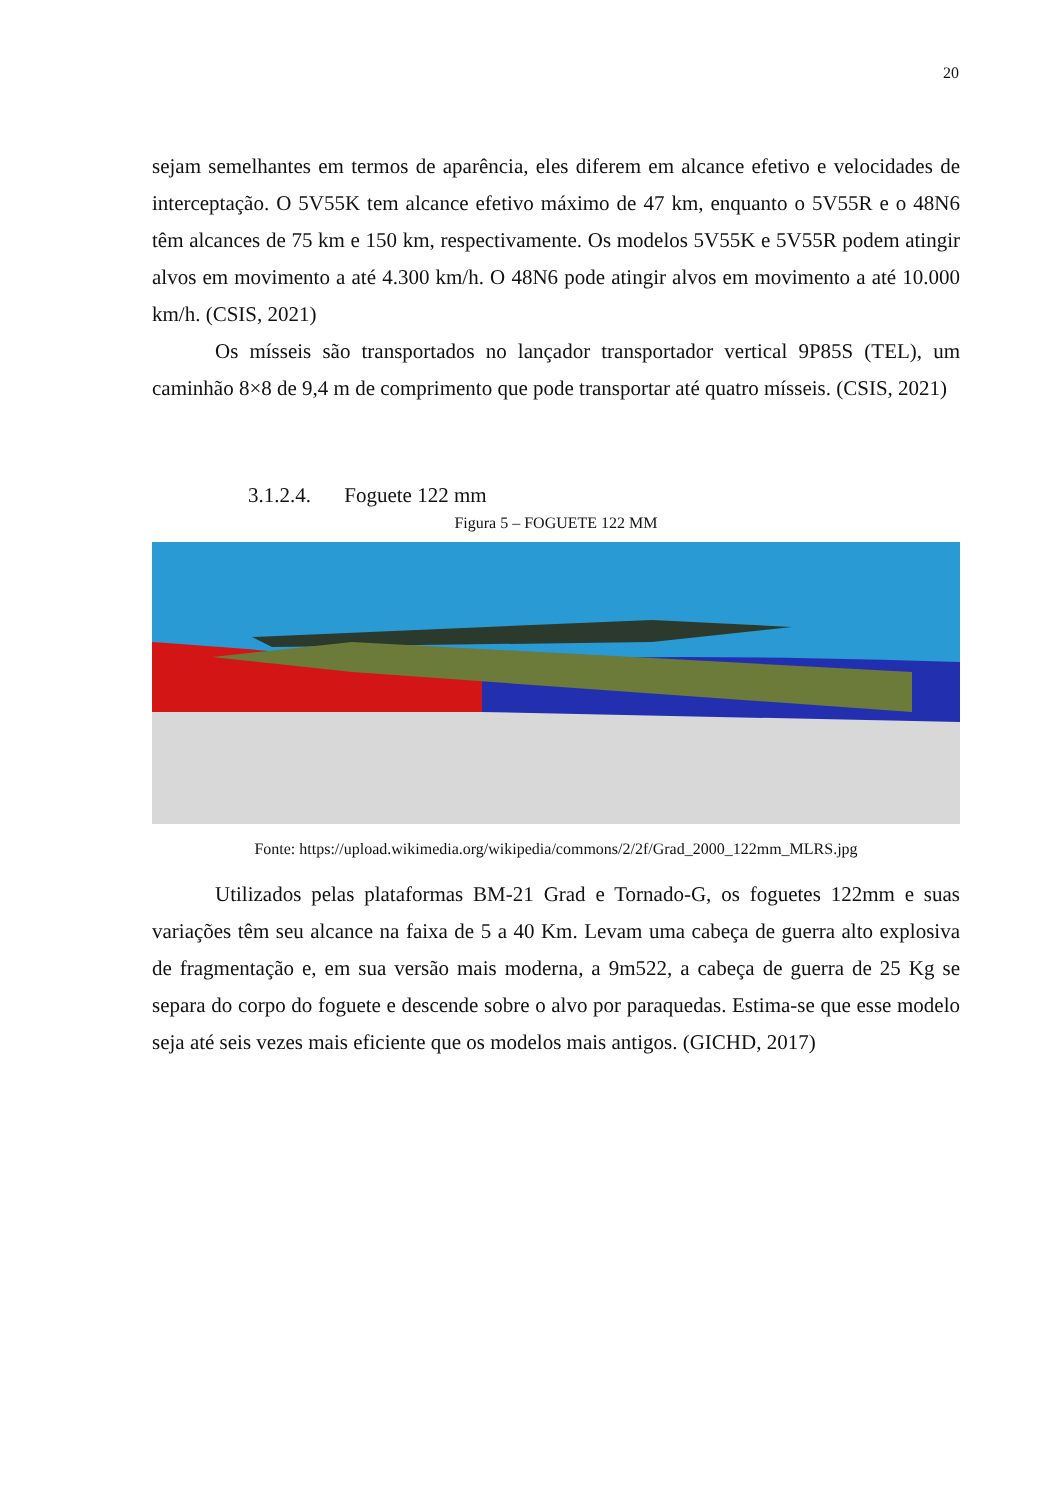20
sejam semelhantes em termos de aparência, eles diferem em alcance efetivo e velocidades de interceptação. O 5V55K tem alcance efetivo máximo de 47 km, enquanto o 5V55R e o 48N6 têm alcances de 75 km e 150 km, respectivamente. Os modelos 5V55K e 5V55R podem atingir alvos em movimento a até 4.300 km/h. O 48N6 pode atingir alvos em movimento a até 10.000 km/h. (CSIS, 2021)
Os mísseis são transportados no lançador transportador vertical 9P85S (TEL), um caminhão 8×8 de 9,4 m de comprimento que pode transportar até quatro mísseis. (CSIS, 2021)
3.1.2.4. Foguete 122 mm
Figura 5 – FOGUETE 122 MM
Fonte: https://upload.wikimedia.org/wikipedia/commons/2/2f/Grad_2000_122mm_MLRS.jpg
Utilizados pelas plataformas BM-21 Grad e Tornado-G, os foguetes 122mm e suas variações têm seu alcance na faixa de 5 a 40 Km. Levam uma cabeça de guerra alto explosiva de fragmentação e, em sua versão mais moderna, a 9m522, a cabeça de guerra de 25 Kg se separa do corpo do foguete e descende sobre o alvo por paraquedas. Estima-se que esse modelo seja até seis vezes mais eficiente que os modelos mais antigos. (GICHD, 2017)